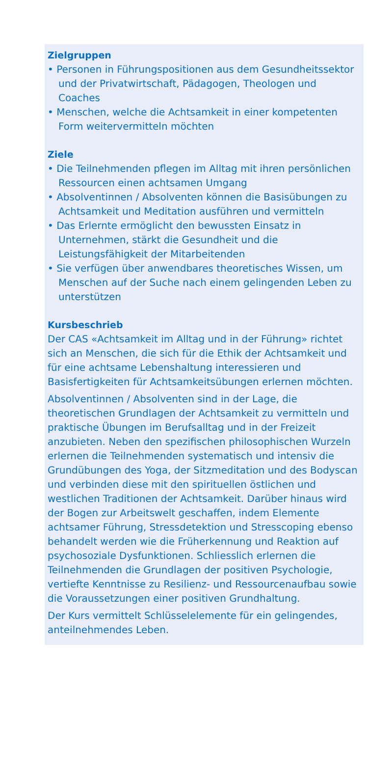Zielgruppen
• Personen in Führungspositionen aus dem Gesundheitssektor und der Privatwirtschaft, Pädagogen, Theologen und Coaches
• Menschen, welche die Achtsamkeit in einer kompetenten Form weitervermitteln möchten
Ziele
• Die Teilnehmenden pflegen im Alltag mit ihren persönlichen Ressourcen einen achtsamen Umgang
• Absolventinnen / Absolventen können die Basisübungen zu Achtsamkeit und Meditation ausführen und vermitteln
• Das Erlernte ermöglicht den bewussten Einsatz in Unternehmen, stärkt die Gesundheit und die Leistungsfähigkeit der Mitarbeitenden
• Sie verfügen über anwendbares theoretisches Wissen, um Menschen auf der Suche nach einem gelingenden Leben zu unterstützen
Kursbeschrieb
Der CAS «Achtsamkeit im Alltag und in der Führung» richtet sich an Menschen, die sich für die Ethik der Achtsamkeit und für eine achtsame Lebenshaltung interessieren und Basisfertigkeiten für Achtsamkeitsübungen erlernen möchten.
Absolventinnen / Absolventen sind in der Lage, die theoretischen Grundlagen der Achtsamkeit zu vermitteln und praktische Übungen im Berufsalltag und in der Freizeit anzubieten. Neben den spezifischen philosophischen Wurzeln erlernen die Teilnehmenden systematisch und intensiv die Grundübungen des Yoga, der Sitzmeditation und des Bodyscan und verbinden diese mit den spirituellen östlichen und westlichen Traditionen der Achtsamkeit. Darüber hinaus wird der Bogen zur Arbeitswelt geschaffen, indem Elemente achtsamer Führung, Stressdetektion und Stresscoping ebenso behandelt werden wie die Früherkennung und Reaktion auf psychosoziale Dysfunktionen. Schliesslich erlernen die Teilnehmenden die Grundlagen der positiven Psychologie, vertiefte Kenntnisse zu Resilienz- und Ressourcenaufbau sowie die Voraussetzungen einer positiven Grundhaltung.
Der Kurs vermittelt Schlüsselelemente für ein gelingendes, anteilnehmendes Leben.